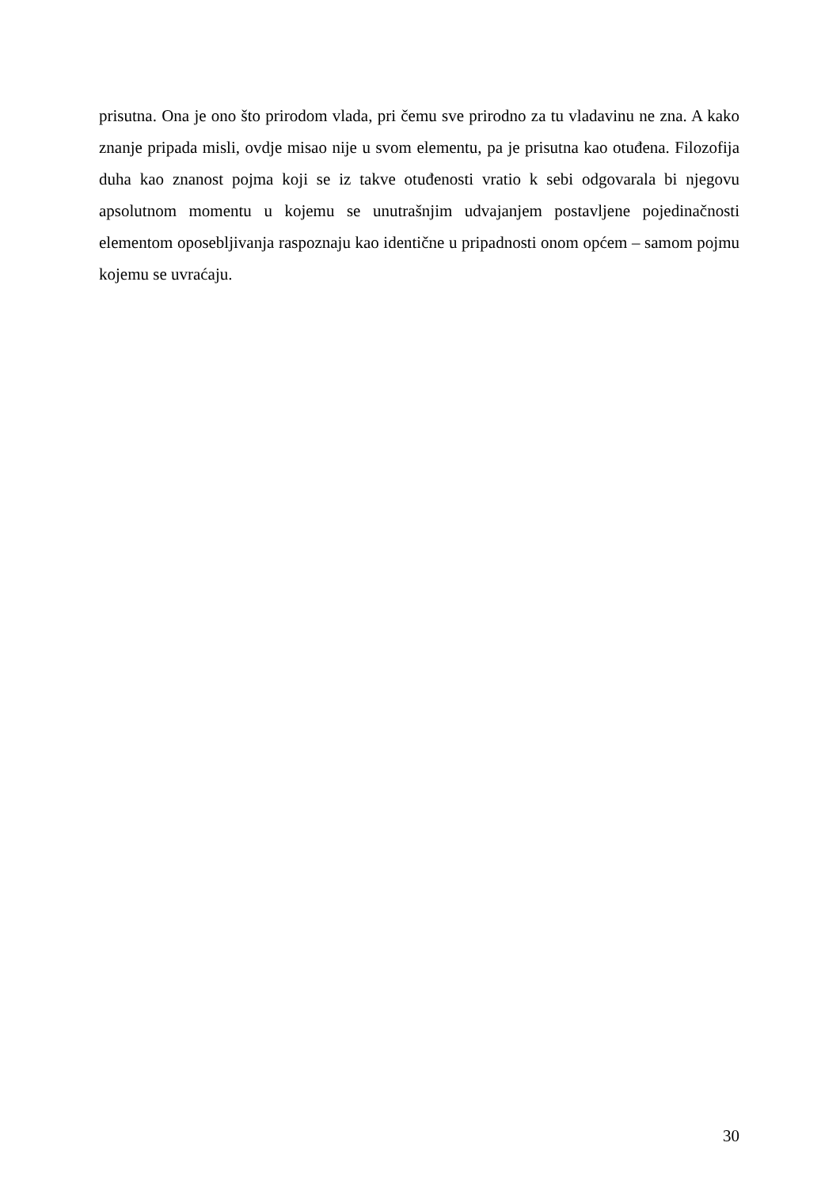prisutna. Ona je ono što prirodom vlada, pri čemu sve prirodno za tu vladavinu ne zna. A kako znanje pripada misli, ovdje misao nije u svom elementu, pa je prisutna kao otuđena. Filozofija duha kao znanost pojma koji se iz takve otuđenosti vratio k sebi odgovarala bi njegovu apsolutnom momentu u kojemu se unutrašnjim udvajanjem postavljene pojedinačnosti elementom oposebljivanja raspoznaju kao identične u pripadnosti onom općem – samom pojmu kojemu se uvraćaju.
30